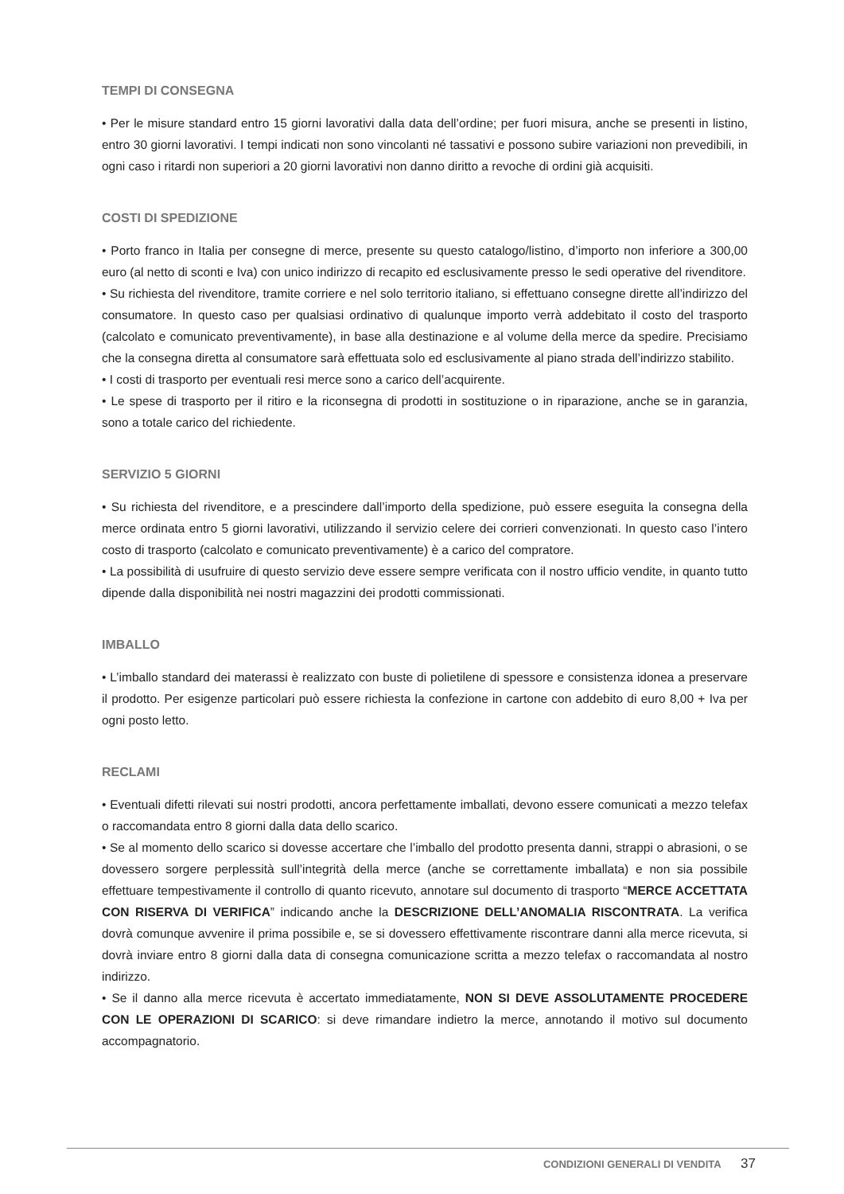TEMPI DI CONSEGNA
• Per le misure standard entro 15 giorni lavorativi dalla data dell’ordine; per fuori misura, anche se presenti in listino, entro 30 giorni lavorativi. I tempi indicati non sono vincolanti né tassativi e possono subire variazioni non prevedibili, in ogni caso i ritardi non superiori a 20 giorni lavorativi non danno diritto a revoche di ordini già acquisiti.
COSTI DI SPEDIZIONE
• Porto franco in Italia per consegne di merce, presente su questo catalogo/listino, d’importo non inferiore a 300,00 euro (al netto di sconti e Iva) con unico indirizzo di recapito ed esclusivamente presso le sedi operative del rivenditore.
• Su richiesta del rivenditore, tramite corriere e nel solo territorio italiano, si effettuano consegne dirette all’indirizzo del consumatore. In questo caso per qualsiasi ordinativo di qualunque importo verrà addebitato il costo del trasporto (calcolato e comunicato preventivamente), in base alla destinazione e al volume della merce da spedire. Precisiamo che la consegna diretta al consumatore sarà effettuata solo ed esclusivamente al piano strada dell’indirizzo stabilito.
• I costi di trasporto per eventuali resi merce sono a carico dell’acquirente.
• Le spese di trasporto per il ritiro e la riconsegna di prodotti in sostituzione o in riparazione, anche se in garanzia, sono a totale carico del richiedente.
SERVIZIO 5 GIORNI
• Su richiesta del rivenditore, e a prescindere dall’importo della spedizione, può essere eseguita la consegna della merce ordinata entro 5 giorni lavorativi, utilizzando il servizio celere dei corrieri convenzionati. In questo caso l’intero costo di trasporto (calcolato e comunicato preventivamente) è a carico del compratore.
• La possibilità di usufruire di questo servizio deve essere sempre verificata con il nostro ufficio vendite, in quanto tutto dipende dalla disponibilità nei nostri magazzini dei prodotti commissionati.
IMBALLO
• L’imballo standard dei materassi è realizzato con buste di polietilene di spessore e consistenza idonea a preservare il prodotto. Per esigenze particolari può essere richiesta la confezione in cartone con addebito di euro 8,00 + Iva per ogni posto letto.
RECLAMI
• Eventuali difetti rilevati sui nostri prodotti, ancora perfettamente imballati, devono essere comunicati a mezzo telefax o raccomandata entro 8 giorni dalla data dello scarico.
• Se al momento dello scarico si dovesse accertare che l’imballo del prodotto presenta danni, strappi o abrasioni, o se dovessero sorgere perplessità sull’integrità della merce (anche se correttamente imballata) e non sia possibile effettuare tempestivamente il controllo di quanto ricevuto, annotare sul documento di trasporto “MERCE ACCETTATA CON RISERVA DI VERIFICA” indicando anche la DESCRIZIONE DELL’ANOMALIA RISCONTRATA. La verifica dovrà comunque avvenire il prima possibile e, se si dovessero effettivamente riscontrare danni alla merce ricevuta, si dovrà inviare entro 8 giorni dalla data di consegna comunicazione scritta a mezzo telefax o raccomandata al nostro indirizzo.
• Se il danno alla merce ricevuta è accertato immediatamente, NON SI DEVE ASSOLUTAMENTE PROCEDERE CON LE OPERAZIONI DI SCARICO: si deve rimandare indietro la merce, annotando il motivo sul documento accompagnatorio.
CONDIZIONI GENERALI DI VENDITA 37